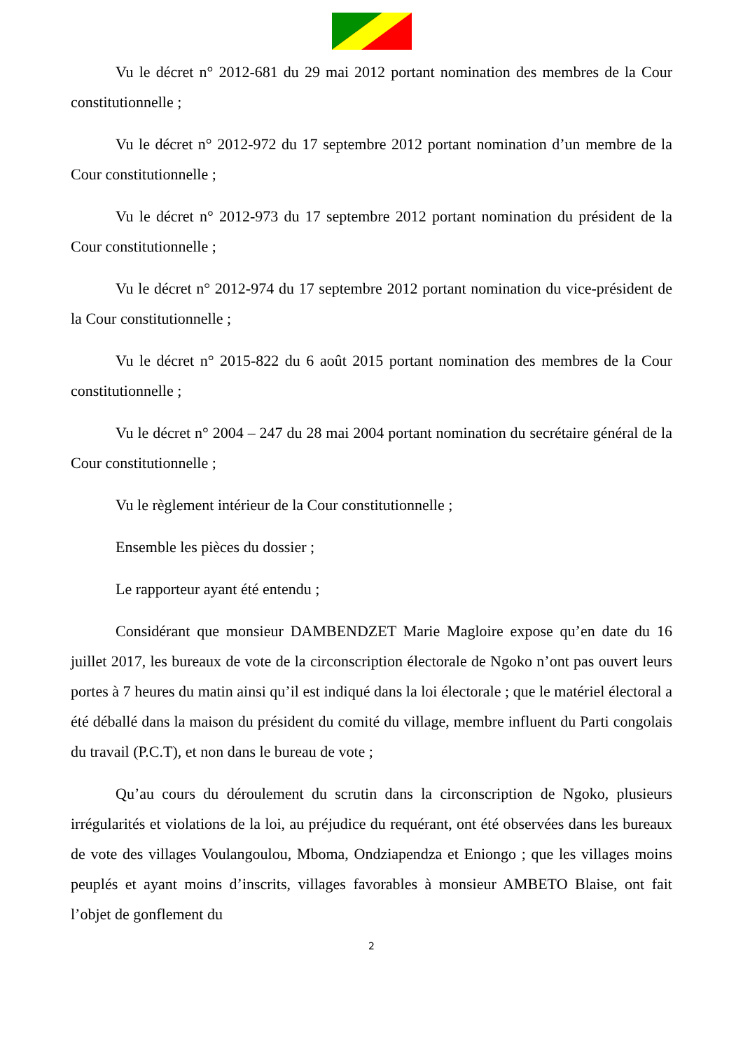Vu le décret n° 2012-681 du 29 mai 2012 portant nomination des membres de la Cour constitutionnelle ;
Vu le décret n° 2012-972 du 17 septembre 2012 portant nomination d’un membre de la Cour constitutionnelle ;
Vu le décret n° 2012-973 du 17 septembre 2012 portant nomination du président de la Cour constitutionnelle ;
Vu le décret n° 2012-974 du 17 septembre 2012 portant nomination du vice-président de la Cour constitutionnelle ;
Vu le décret n° 2015-822 du 6 août 2015 portant nomination des membres de la Cour constitutionnelle ;
Vu le décret n° 2004 – 247 du 28 mai 2004 portant nomination du secrétaire général de la Cour constitutionnelle ;
Vu le règlement intérieur de la Cour constitutionnelle ;
Ensemble les pièces du dossier ;
Le rapporteur ayant été entendu ;
Considérant que monsieur DAMBENDZET Marie Magloire expose qu’en date du 16 juillet 2017, les bureaux de vote de la circonscription électorale de Ngoko n’ont pas ouvert leurs portes à 7 heures du matin ainsi qu’il est indiqué dans la loi électorale ; que le matériel électoral a été déballé dans la maison du président du comité du village, membre influent du Parti congolais du travail (P.C.T), et non dans le bureau de vote ;
Qu’au cours du déroulement du scrutin dans la circonscription de Ngoko, plusieurs irrégularités et violations de la loi, au préjudice du requérant, ont été observées dans les bureaux de vote des villages Voulangoulou, Mboma, Ondziapendza et Eniongo ; que les villages moins peuplés et ayant moins d’inscrits, villages favorables à monsieur AMBETO Blaise, ont fait l’objet de gonflement du
2